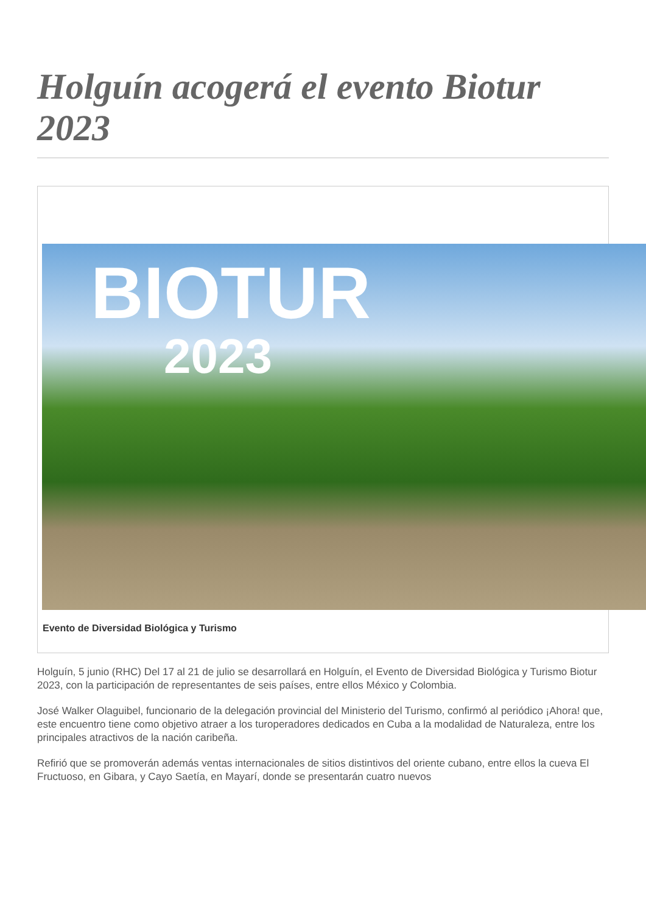Holguín acogerá el evento Biotur 2023
BIOTUR
2023
Evento de Diversidad Biológica y Turismo
Holguín, 5 junio (RHC) Del 17 al 21 de julio se desarrollará en Holguín, el Evento de Diversidad Biológica y Turismo Biotur 2023, con la participación de representantes de seis países, entre ellos México y Colombia.
José Walker Olaguibel, funcionario de la delegación provincial del Ministerio del Turismo, confirmó al periódico ¡Ahora! que, este encuentro tiene como objetivo atraer a los turoperadores dedicados en Cuba a la modalidad de Naturaleza, entre los principales atractivos de la nación caribeña.
Refirió que se promoverán además ventas internacionales de sitios distintivos del oriente cubano, entre ellos la cueva El Fructuoso, en Gibara, y Cayo Saetía, en Mayarí, donde se presentarán cuatro nuevos